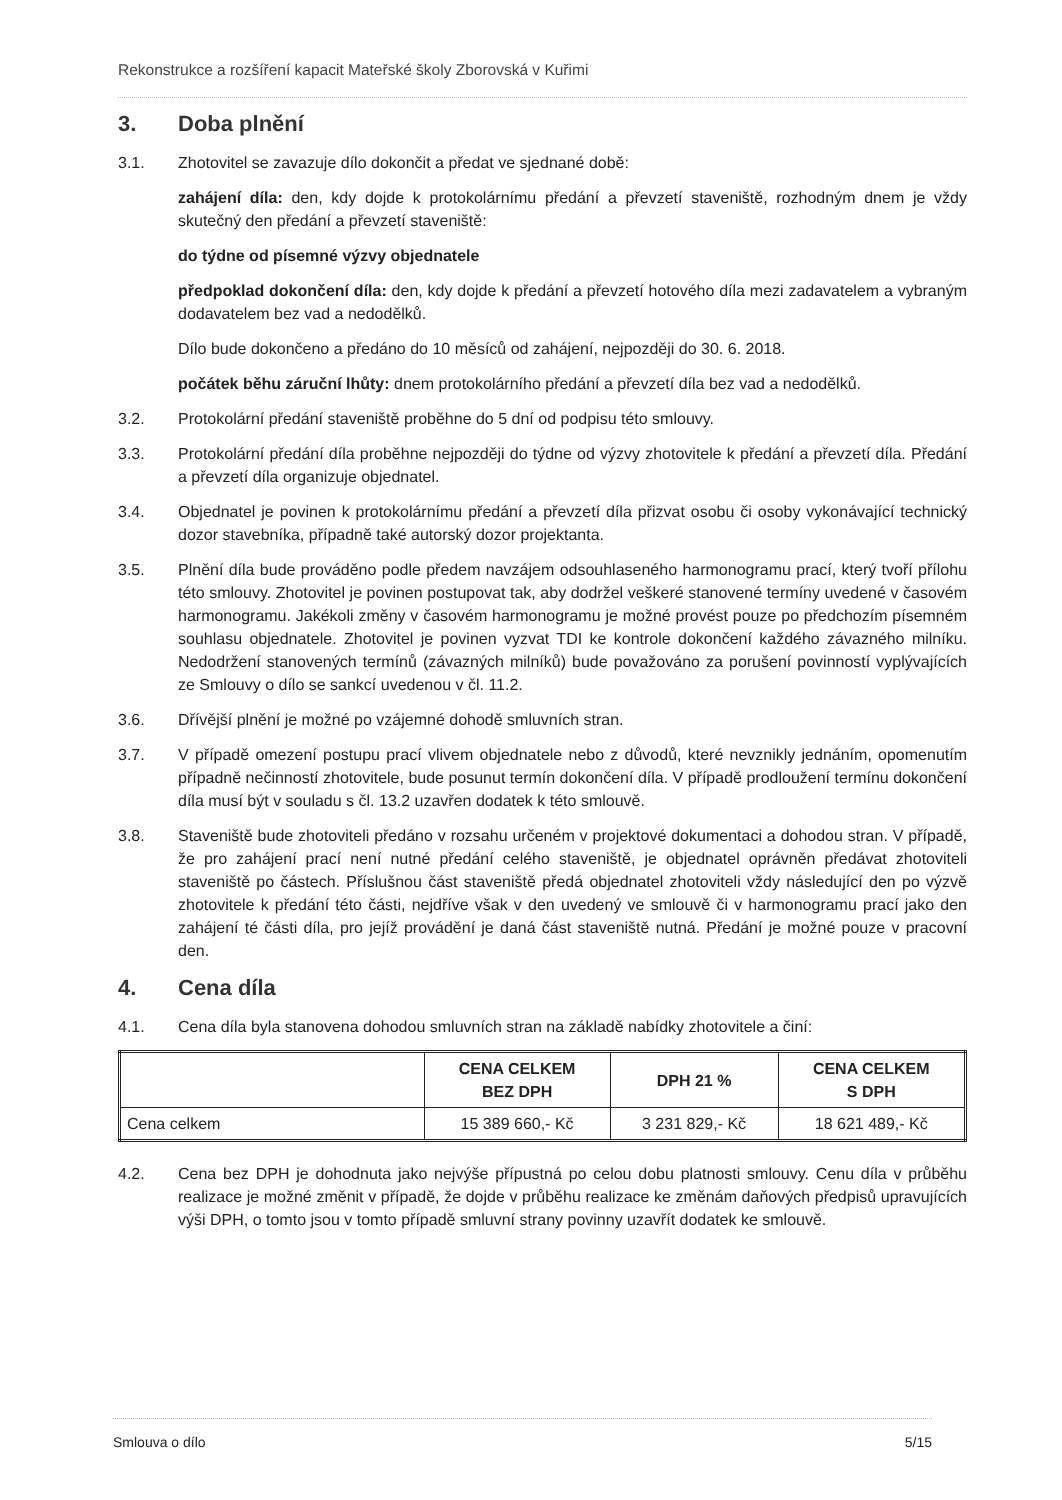Rekonstrukce a rozšíření kapacit Mateřské školy Zborovská v Kuřimi
3. Doba plnění
3.1. Zhotovitel se zavazuje dílo dokončit a předat ve sjednané době:
zahájení díla: den, kdy dojde k protokolárnímu předání a převzetí staveniště, rozhodným dnem je vždy skutečný den předání a převzetí staveniště:
do týdne od písemné výzvy objednatele
předpoklad dokončení díla: den, kdy dojde k předání a převzetí hotového díla mezi zadavatelem a vybraným dodavatelem bez vad a nedodělků.
Dílo bude dokončeno a předáno do 10 měsíců od zahájení, nejpozději do 30. 6. 2018.
počátek běhu záruční lhůty: dnem protokolárního předání a převzetí díla bez vad a nedodělků.
3.2. Protokolární předání staveniště proběhne do 5 dní od podpisu této smlouvy.
3.3. Protokolární předání díla proběhne nejpozději do týdne od výzvy zhotovitele k předání a převzetí díla. Předání a převzetí díla organizuje objednatel.
3.4. Objednatel je povinen k protokolárnímu předání a převzetí díla přizvat osobu či osoby vykonávající technický dozor stavebníka, případně také autorský dozor projektanta.
3.5. Plnění díla bude prováděno podle předem navzájem odsouhlaseného harmonogramu prací, který tvoří přílohu této smlouvy. Zhotovitel je povinen postupovat tak, aby dodržel veškeré stanovené termíny uvedené v časovém harmonogramu. Jakékoli změny v časovém harmonogramu je možné provést pouze po předchozím písemném souhlasu objednatele. Zhotovitel je povinen vyzvat TDI ke kontrole dokončení každého závazného milníku. Nedodržení stanovených termínů (závazných milníků) bude považováno za porušení povinností vyplývajících ze Smlouvy o dílo se sankcí uvedenou v čl. 11.2.
3.6. Dřívější plnění je možné po vzájemné dohodě smluvních stran.
3.7. V případě omezení postupu prací vlivem objednatele nebo z důvodů, které nevznikly jednáním, opomenutím případně nečinností zhotovitele, bude posunut termín dokončení díla. V případě prodloužení termínu dokončení díla musí být v souladu s čl. 13.2 uzavřen dodatek k této smlouvě.
3.8. Staveniště bude zhotoviteli předáno v rozsahu určeném v projektové dokumentaci a dohodou stran. V případě, že pro zahájení prací není nutné předání celého staveniště, je objednatel oprávněn předávat zhotoviteli staveniště po částech. Příslušnou část staveniště předá objednatel zhotoviteli vždy následující den po výzvě zhotovitele k předání této části, nejdříve však v den uvedený ve smlouvě či v harmonogramu prací jako den zahájení té části díla, pro jejíž provádění je daná část staveniště nutná. Předání je možné pouze v pracovní den.
4. Cena díla
4.1. Cena díla byla stanovena dohodou smluvních stran na základě nabídky zhotovitele a činí:
| | CENA CELKEM BEZ DPH | DPH 21 % | CENA CELKEM S DPH |
| --- | --- | --- | --- |
| Cena celkem | 15 389 660,- Kč | 3 231 829,- Kč | 18 621 489,- Kč |
4.2. Cena bez DPH je dohodnuta jako nejvýše přípustná po celou dobu platnosti smlouvy. Cenu díla v průběhu realizace je možné změnit v případě, že dojde v průběhu realizace ke změnám daňových předpisů upravujících výši DPH, o tomto jsou v tomto případě smluvní strany povinny uzavřít dodatek ke smlouvě.
Smlouva o dílo 5/15